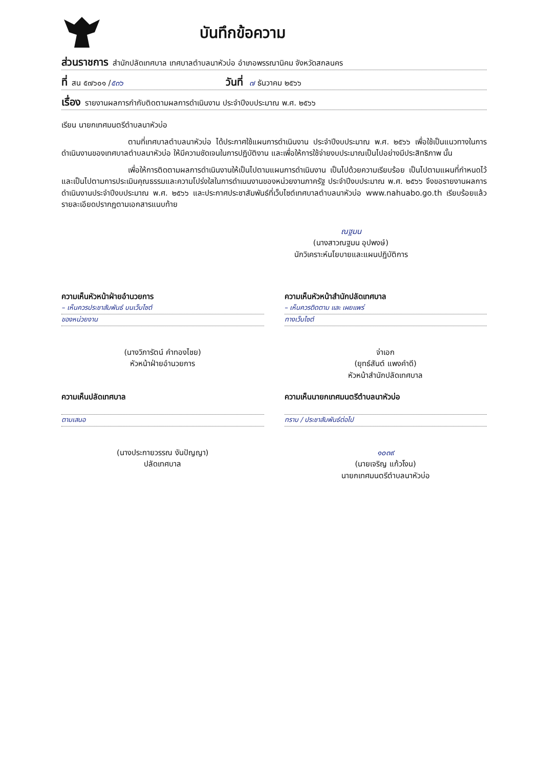บันทึกข้อความ
ส่วนราชการ สำนักปลัดเทศบาล เทศบาลตำบลนาหัวบ่อ อำเภอพรรณานิคม จังหวัดสกลนคร
ที่ สน ๕๗๖๐๑ / ๕๓๖ วันที่ ๗ ธันวาคม ๒๕๖๖
เรื่อง รายงานผลการกำกับติดตามผลการดำเนินงาน ประจำปีงบประมาณ พ.ศ. ๒๕๖๖
เรียน นายกเทศมนตรีตำบลนาหัวบ่อ
ตามที่เทศบาลตำบลนาหัวบ่อ ได้ประกาศใช้แผนการดำเนินงาน ประจำปีงบประมาณ พ.ศ. ๒๕๖๖ เพื่อใช้เป็นแนวทางในการดำเนินงานของเทศบาลตำบลนาหัวบ่อ ให้มีความชัดเจนในการปฏิบัติงาน และเพื่อให้การใช้จ่ายงบประมาณเป็นไปอย่างมีประสิทธิภาพ นั้น
เพื่อให้การติดตามผลการดำเนินงานให้เป็นไปตามแผนการดำเนินงาน เป็นไปด้วยความเรียบร้อย เป็นไปตามแผนที่กำหนดไว้ และเป็นไปตามการประเมินคุณธรรมและความโปร่งใสในการดำเนนงานของหน่วยงานภาครัฐ ประจำปีงบประมาณ พ.ศ. ๒๕๖๖ จึงขอรายงานผลการดำเนินงานประจำปีงบประมาณ พ.ศ. ๒๕๖๖ และประกาศประชาสัมพันธ์ที่เว็บไซต์เทศบาลตำบลนาหัวบ่อ www.nahuabo.go.th เรียบร้อยแล้ว รายละเอียดปรากฏตามเอกสารแนบท้าย
ณฐมน
(นางสาวณฐมน อุปพงษ์)
นักวิเคราะห์นโยบายและแผนปฏิบัติการ
ความเห็นหัวหน้าฝ่ายอำนวยการ
– เห็นควรประชาสัมพันธ์ บนเว็บไซต์
ของหน่วยงาน
(นางวิภารัตน์ คำทองไชย)
หัวหน้าฝ่ายอำนวยการ
ความเห็นหัวหน้าสำนักปลัดเทศบาล
– เห็นควรติดตาม และ เผยแพร่
ทางเว็บไซต์
จ่าเอก
(ยุทธ์สันต์ แพงคำดี)
หัวหน้าสำนักปลัดเทศบาล
ความเห็นปลัดเทศบาล
ตามเสนอ
(นางประกายวรรณ งันปัญญา)
ปลัดเทศบาล
ความเห็นนายกเทศมนตรีตำบลนาหัวบ่อ
ทราบ / ประชาสัมพันธ์ต่อไป
๑๐๓๙
(นายเจริญ แก้วโงน)
นายกเทศมนตรีตำบลนาหัวบ่อ